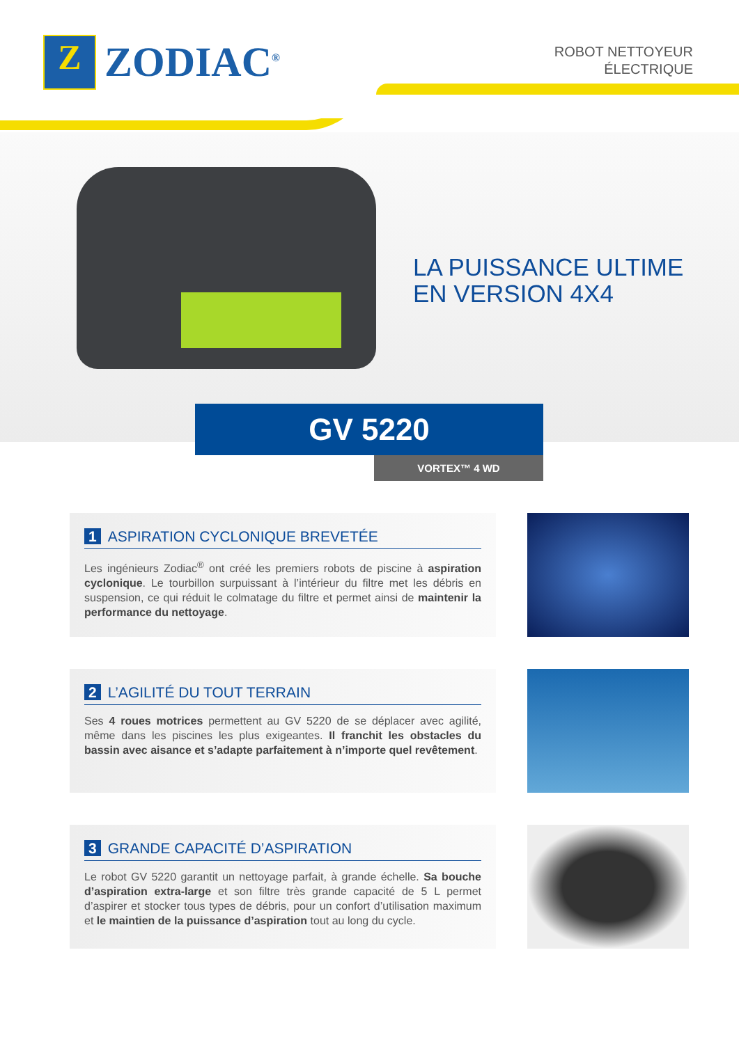Z
ZODIAC<sup>®</sup>
ROBOT NETTOYEUR
ÉLECTRIQUE
LA PUISSANCE ULTIME
EN VERSION 4X4
GV 5220
VORTEX™ 4 WD
1 ASPIRATION CYCLONIQUE BREVETÉE
Les ingénieurs Zodiac<sup>®</sup> ont créé les premiers robots de piscine à aspiration cyclonique. Le tourbillon surpuissant à l’intérieur du filtre met les débris en suspension, ce qui réduit le colmatage du filtre et permet ainsi de maintenir la performance du nettoyage.
2 L’AGILITÉ DU TOUT TERRAIN
Ses 4 roues motrices permettent au GV 5220 de se déplacer avec agilité, même dans les piscines les plus exigeantes. Il franchit les obstacles du bassin avec aisance et s’adapte parfaitement à n’importe quel revêtement.
3 GRANDE CAPACITÉ D’ASPIRATION
Le robot GV 5220 garantit un nettoyage parfait, à grande échelle. Sa bouche d’aspiration extra-large et son filtre très grande capacité de 5 L permet d’aspirer et stocker tous types de débris, pour un confort d’utilisation maximum et le maintien de la puissance d’aspiration tout au long du cycle.